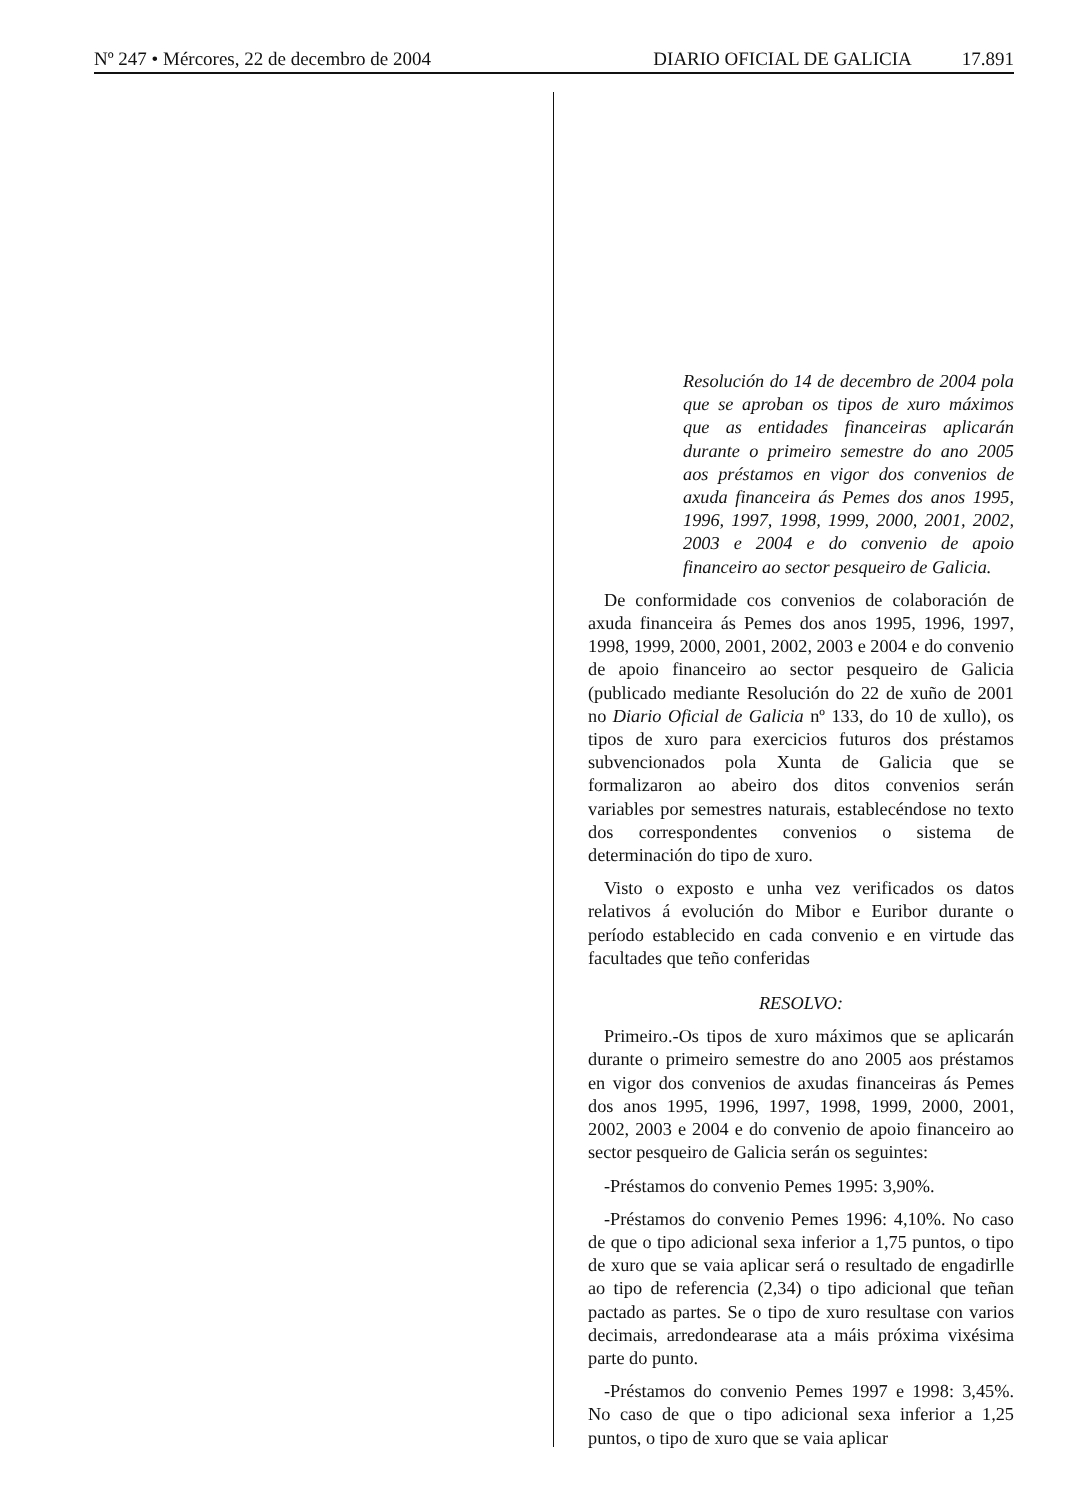Nº 247 • Mércores, 22 de decembro de 2004
DIARIO OFICIAL DE GALICIA 17.891
Resolución do 14 de decembro de 2004 pola que se aproban os tipos de xuro máximos que as entidades financeiras aplicarán durante o primeiro semestre do ano 2005 aos préstamos en vigor dos convenios de axuda financeira ás Pemes dos anos 1995, 1996, 1997, 1998, 1999, 2000, 2001, 2002, 2003 e 2004 e do convenio de apoio financeiro ao sector pesqueiro de Galicia.
De conformidade cos convenios de colaboración de axuda financeira ás Pemes dos anos 1995, 1996, 1997, 1998, 1999, 2000, 2001, 2002, 2003 e 2004 e do convenio de apoio financeiro ao sector pesqueiro de Galicia (publicado mediante Resolución do 22 de xuño de 2001 no Diario Oficial de Galicia nº 133, do 10 de xullo), os tipos de xuro para exercicios futuros dos préstamos subvencionados pola Xunta de Galicia que se formalizaron ao abeiro dos ditos convenios serán variables por semestres naturais, establecéndose no texto dos correspondentes convenios o sistema de determinación do tipo de xuro.
Visto o exposto e unha vez verificados os datos relativos á evolución do Mibor e Euribor durante o período establecido en cada convenio e en virtude das facultades que teño conferidas
RESOLVO:
Primeiro.-Os tipos de xuro máximos que se aplicarán durante o primeiro semestre do ano 2005 aos préstamos en vigor dos convenios de axudas financeiras ás Pemes dos anos 1995, 1996, 1997, 1998, 1999, 2000, 2001, 2002, 2003 e 2004 e do convenio de apoio financeiro ao sector pesqueiro de Galicia serán os seguintes:
-Préstamos do convenio Pemes 1995: 3,90%.
-Préstamos do convenio Pemes 1996: 4,10%. No caso de que o tipo adicional sexa inferior a 1,75 puntos, o tipo de xuro que se vaia aplicar será o resultado de engadirlle ao tipo de referencia (2,34) o tipo adicional que teñan pactado as partes. Se o tipo de xuro resultase con varios decimais, arredondearase ata a máis próxima vixésima parte do punto.
-Préstamos do convenio Pemes 1997 e 1998: 3,45%. No caso de que o tipo adicional sexa inferior a 1,25 puntos, o tipo de xuro que se vaia aplicar